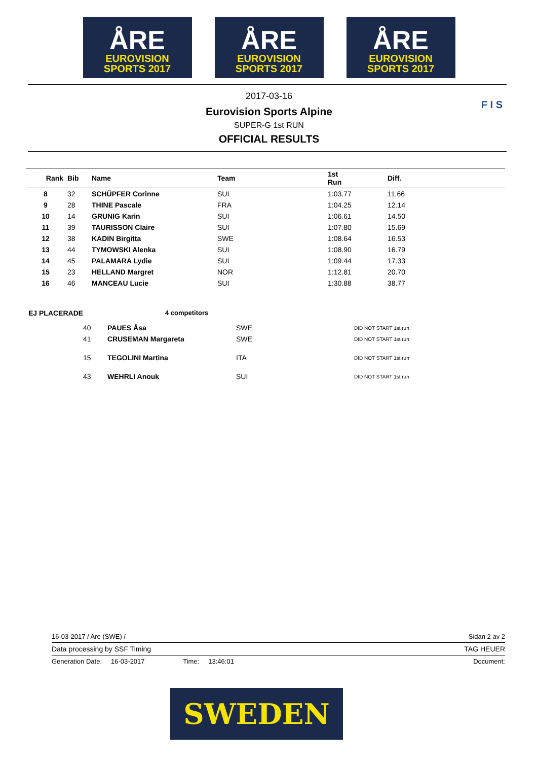ÅRE
EUROVISION
SPORTS 2017
ÅRE
EUROVISION
SPORTS 2017
ÅRE
EUROVISION
SPORTS 2017
2017-03-16
Eurovision Sports Alpine
SUPER-G 1st RUN
OFFICIAL RESULTS
F I S
| Rank | Bib | Name | Team | 1st Run | Diff. |
| --- | --- | --- | --- | --- | --- |
| 8 | 32 | SCHÜPFER Corinne | SUI | 1:03.77 | 11.66 |
| 9 | 28 | THINE Pascale | FRA | 1:04.25 | 12.14 |
| 10 | 14 | GRUNIG Karin | SUI | 1:06.61 | 14.50 |
| 11 | 39 | TAURISSON Claire | SUI | 1:07.80 | 15.69 |
| 12 | 38 | KADIN Birgitta | SWE | 1:08.64 | 16.53 |
| 13 | 44 | TYMOWSKI Alenka | SUI | 1:08.90 | 16.79 |
| 14 | 45 | PALAMARA Lydie | SUI | 1:09.44 | 17.33 |
| 15 | 23 | HELLAND Margret | NOR | 1:12.81 | 20.70 |
| 16 | 46 | MANCEAU Lucie | SUI | 1:30.88 | 38.77 |
EJ PLACERADE 4 competitors
| 40 | PAUES Åsa | SWE | DID NOT START 1st run |
| 41 | CRUSEMAN Margareta | SWE | DID NOT START 1st run |
| 15 | TEGOLINI Martina | ITA | DID NOT START 1st run |
| 43 | WEHRLI Anouk | SUI | DID NOT START 1st run |
16-03-2017 / Are (SWE) / Sidan 2 av 2
Data processing by SSF Timing TAG HEUER
Generation Date: 16-03-2017 Time: 13:46:01 Document:
SWEDEN